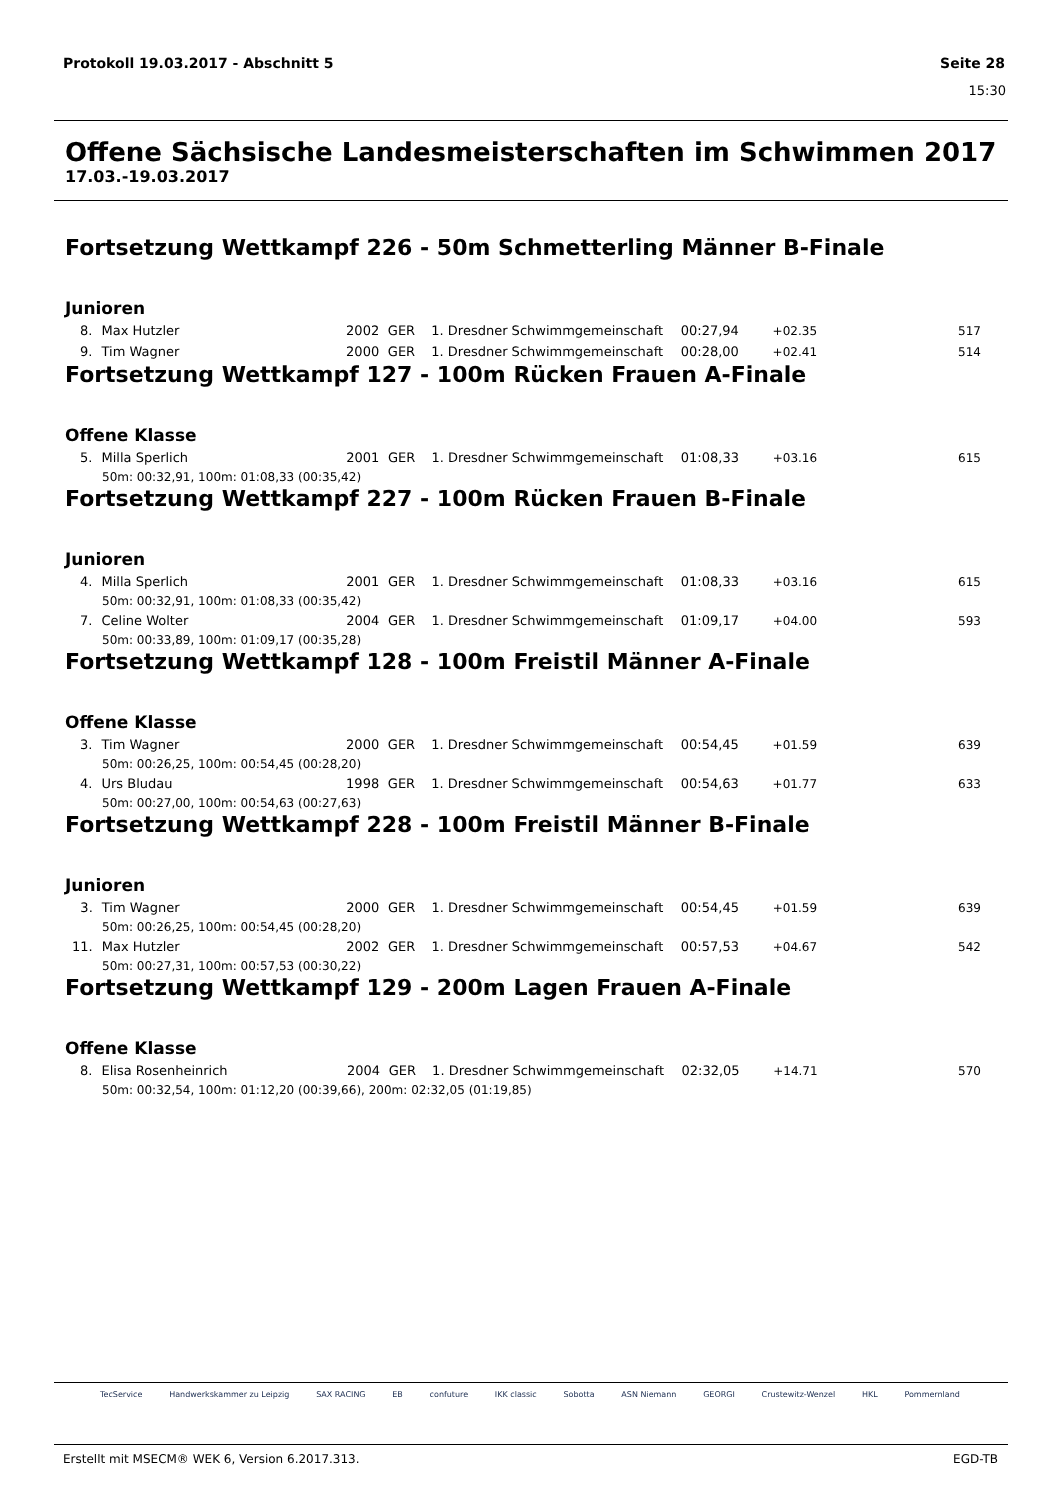Protokoll 19.03.2017 - Abschnitt 5 Seite 28
15:30
Offene Sächsische Landesmeisterschaften im Schwimmen 2017
17.03.-19.03.2017
Fortsetzung Wettkampf 226 - 50m Schmetterling Männer B-Finale
Junioren
| 8. | Max Hutzler | 2002 | GER | 1. Dresdner Schwimmgemeinschaft | 00:27,94 | +02.35 | 517 |
| 9. | Tim Wagner | 2000 | GER | 1. Dresdner Schwimmgemeinschaft | 00:28,00 | +02.41 | 514 |
Fortsetzung Wettkampf 127 - 100m Rücken Frauen A-Finale
Offene Klasse
| 5. | Milla Sperlich | 2001 | GER | 1. Dresdner Schwimmgemeinschaft | 01:08,33 | +03.16 | 615 |
| 50m: 00:32,91, 100m: 01:08,33 (00:35,42) | | | | | | | |
Fortsetzung Wettkampf 227 - 100m Rücken Frauen B-Finale
Junioren
| 4. | Milla Sperlich | 2001 | GER | 1. Dresdner Schwimmgemeinschaft | 01:08,33 | +03.16 | 615 |
| 50m: 00:32,91, 100m: 01:08,33 (00:35,42) | | | | | | | |
| 7. | Celine Wolter | 2004 | GER | 1. Dresdner Schwimmgemeinschaft | 01:09,17 | +04.00 | 593 |
| 50m: 00:33,89, 100m: 01:09,17 (00:35,28) | | | | | | | |
Fortsetzung Wettkampf 128 - 100m Freistil Männer A-Finale
Offene Klasse
| 3. | Tim Wagner | 2000 | GER | 1. Dresdner Schwimmgemeinschaft | 00:54,45 | +01.59 | 639 |
| 50m: 00:26,25, 100m: 00:54,45 (00:28,20) | | | | | | | |
| 4. | Urs Bludau | 1998 | GER | 1. Dresdner Schwimmgemeinschaft | 00:54,63 | +01.77 | 633 |
| 50m: 00:27,00, 100m: 00:54,63 (00:27,63) | | | | | | | |
Fortsetzung Wettkampf 228 - 100m Freistil Männer B-Finale
Junioren
| 3. | Tim Wagner | 2000 | GER | 1. Dresdner Schwimmgemeinschaft | 00:54,45 | +01.59 | 639 |
| 50m: 00:26,25, 100m: 00:54,45 (00:28,20) | | | | | | | |
| 11. | Max Hutzler | 2002 | GER | 1. Dresdner Schwimmgemeinschaft | 00:57,53 | +04.67 | 542 |
| 50m: 00:27,31, 100m: 00:57,53 (00:30,22) | | | | | | | |
Fortsetzung Wettkampf 129 - 200m Lagen Frauen A-Finale
Offene Klasse
| 8. | Elisa Rosenheinrich | 2004 | GER | 1. Dresdner Schwimmgemeinschaft | 02:32,05 | +14.71 | 570 |
| 50m: 00:32,54, 100m: 01:12,20 (00:39,66), 200m: 02:32,05 (01:19,85) | | | | | | | |
TecService Handwerkskammer zu Leipzig SAX RACING EB confuture IKK classic Sobotta ASN Niemann GEORGI Crustewitz-Wenzel HKL Pommernland
Erstellt mit MSECM® WEK 6, Version 6.2017.313. EGD-TB